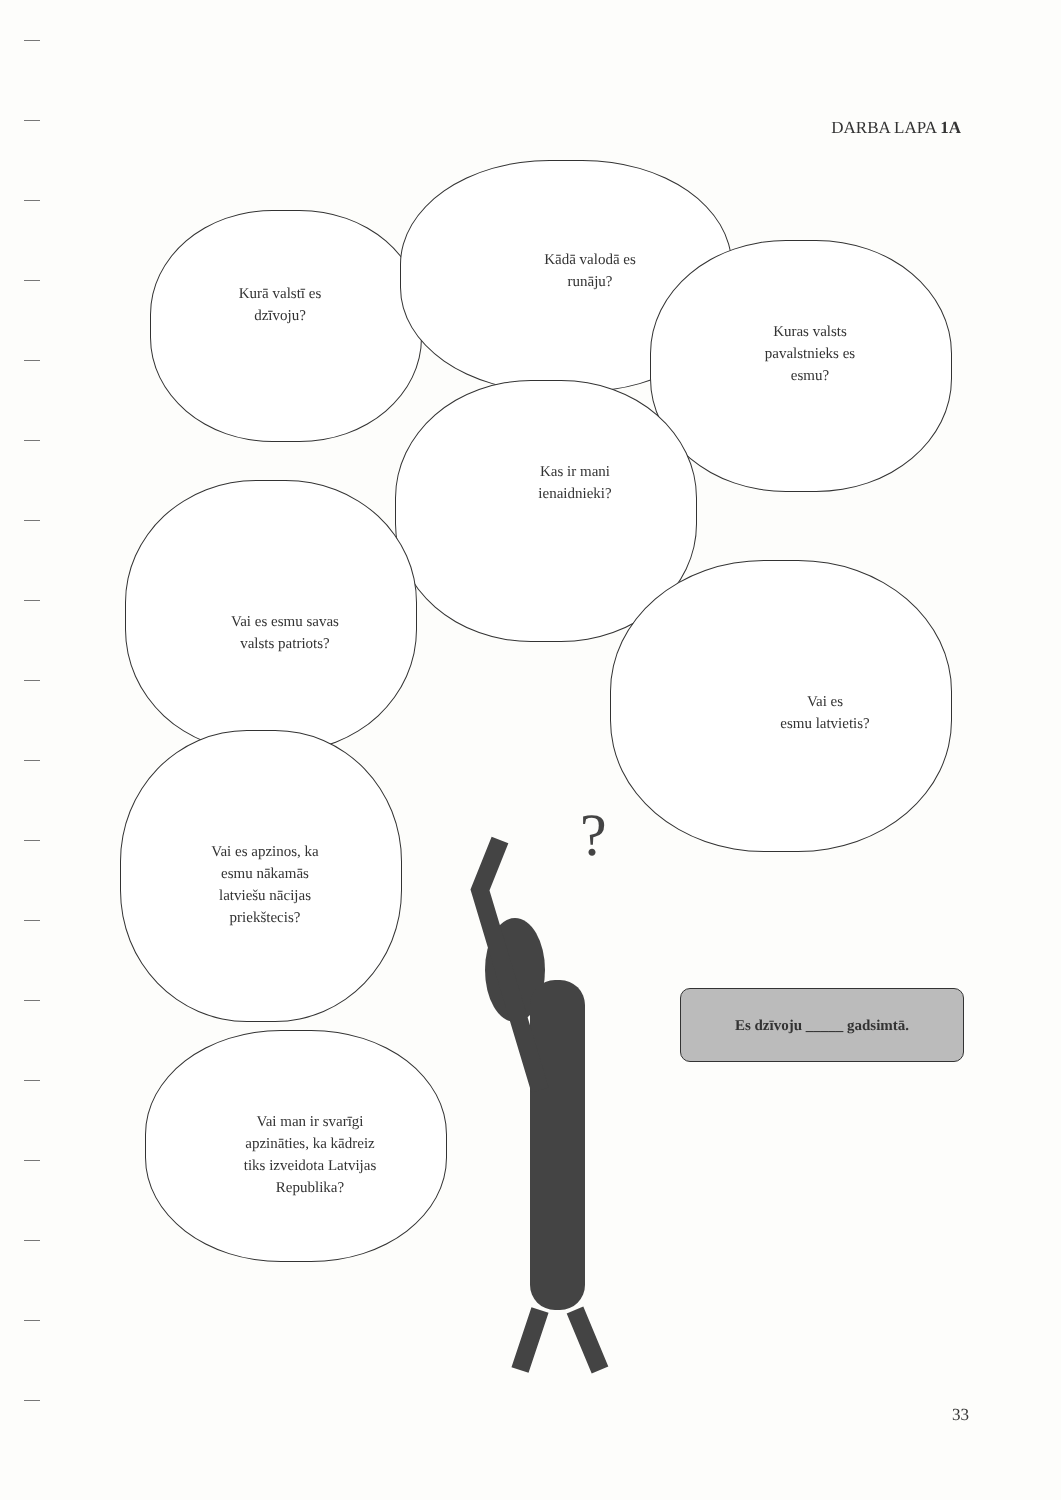DARBA LAPA 1A
Kurā valstī es
dzīvoju?
Kādā valodā es
runāju?
Kuras valsts
pavalstnieks es
esmu?
Kas ir mani
ienaidnieki?
Vai es esmu savas
valsts patriots?
Vai es
esmu latvietis?
Vai es apzinos, ka
esmu nākamās
latviešu nācijas
priekštecis?
Vai man ir svarīgi
apzināties, ka kādreiz
tiks izveidota Latvijas
Republika?
?
Es dzīvoju _____ gadsimtā.
33